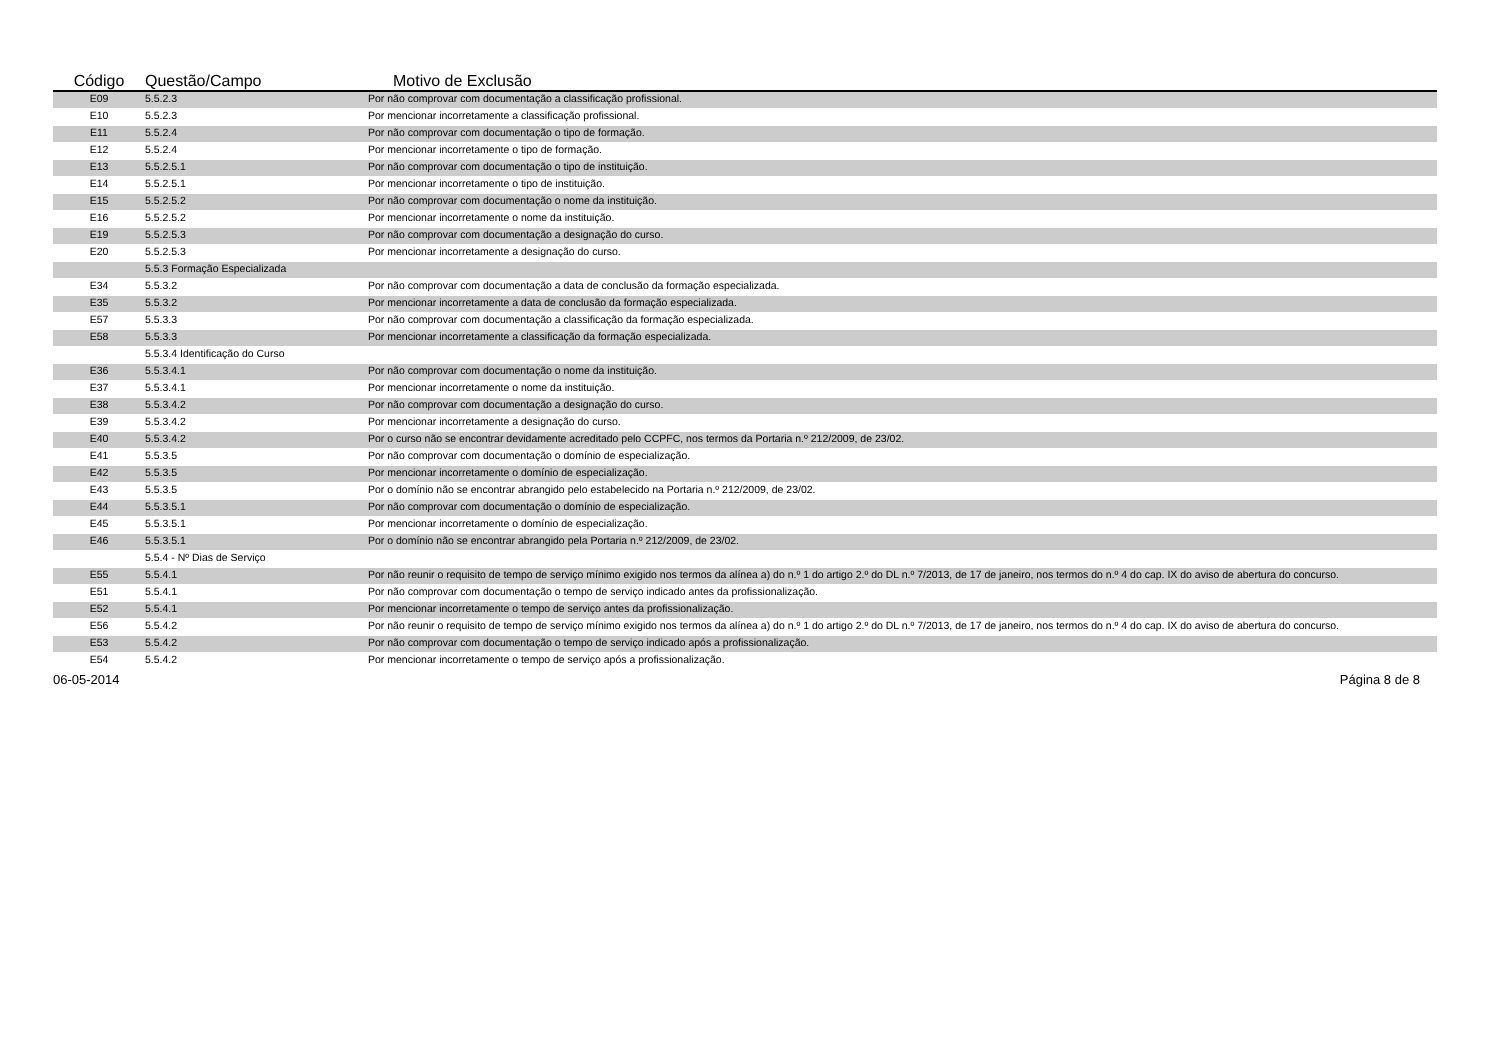| Código | Questão/Campo | Motivo de Exclusão |
| --- | --- | --- |
| E09 | 5.5.2.3 | Por não comprovar com documentação a classificação profissional. |
| E10 | 5.5.2.3 | Por mencionar incorretamente a classificação profissional. |
| E11 | 5.5.2.4 | Por não comprovar com documentação o tipo de formação. |
| E12 | 5.5.2.4 | Por mencionar incorretamente o tipo de formação. |
| E13 | 5.5.2.5.1 | Por não comprovar com documentação o tipo de instituição. |
| E14 | 5.5.2.5.1 | Por mencionar incorretamente o tipo de instituição. |
| E15 | 5.5.2.5.2 | Por não comprovar com documentação o nome da instituição. |
| E16 | 5.5.2.5.2 | Por mencionar incorretamente o nome da instituição. |
| E19 | 5.5.2.5.3 | Por não comprovar com documentação a designação do curso. |
| E20 | 5.5.2.5.3 | Por mencionar incorretamente a designação do curso. |
| | 5.5.3 Formação Especializada | |
| E34 | 5.5.3.2 | Por não comprovar com documentação a data de conclusão da formação especializada. |
| E35 | 5.5.3.2 | Por mencionar incorretamente a data de conclusão da formação especializada. |
| E57 | 5.5.3.3 | Por não comprovar com documentação a classificação da formação especializada. |
| E58 | 5.5.3.3 | Por mencionar incorretamente a classificação da formação especializada. |
| | 5.5.3.4 Identificação do Curso | |
| E36 | 5.5.3.4.1 | Por não comprovar com documentação o nome da instituição. |
| E37 | 5.5.3.4.1 | Por mencionar incorretamente o nome da instituição. |
| E38 | 5.5.3.4.2 | Por não comprovar com documentação a designação do curso. |
| E39 | 5.5.3.4.2 | Por mencionar incorretamente a designação do curso. |
| E40 | 5.5.3.4.2 | Por o curso não se encontrar devidamente acreditado pelo CCPFC, nos termos da Portaria n.º 212/2009, de 23/02. |
| E41 | 5.5.3.5 | Por não comprovar com documentação o domínio de especialização. |
| E42 | 5.5.3.5 | Por mencionar incorretamente o domínio de especialização. |
| E43 | 5.5.3.5 | Por o domínio não se encontrar abrangido pelo estabelecido na Portaria n.º 212/2009, de 23/02. |
| E44 | 5.5.3.5.1 | Por não comprovar com documentação o domínio de especialização. |
| E45 | 5.5.3.5.1 | Por mencionar incorretamente o domínio de especialização. |
| E46 | 5.5.3.5.1 | Por o domínio não se encontrar abrangido pela Portaria n.º 212/2009, de 23/02. |
| | 5.5.4 - Nº Dias de Serviço | |
| E55 | 5.5.4.1 | Por não reunir o requisito de tempo de serviço mínimo exigido nos termos da alínea a) do n.º 1 do artigo 2.º do DL n.º 7/2013, de 17 de janeiro, nos termos do n.º 4 do cap. IX do aviso de abertura do concurso. |
| E51 | 5.5.4.1 | Por não comprovar com documentação o tempo de serviço indicado antes da profissionalização. |
| E52 | 5.5.4.1 | Por mencionar incorretamente o tempo de serviço antes da profissionalização. |
| E56 | 5.5.4.2 | Por não reunir o requisito de tempo de serviço mínimo exigido nos termos da alínea a) do n.º 1 do artigo 2.º do DL n.º 7/2013, de 17 de janeiro, nos termos do n.º 4 do cap. IX do aviso de abertura do concurso. |
| E53 | 5.5.4.2 | Por não comprovar com documentação o tempo de serviço indicado após a profissionalização. |
| E54 | 5.5.4.2 | Por mencionar incorretamente o tempo de serviço após a profissionalização. |
06-05-2014 Página 8 de 8